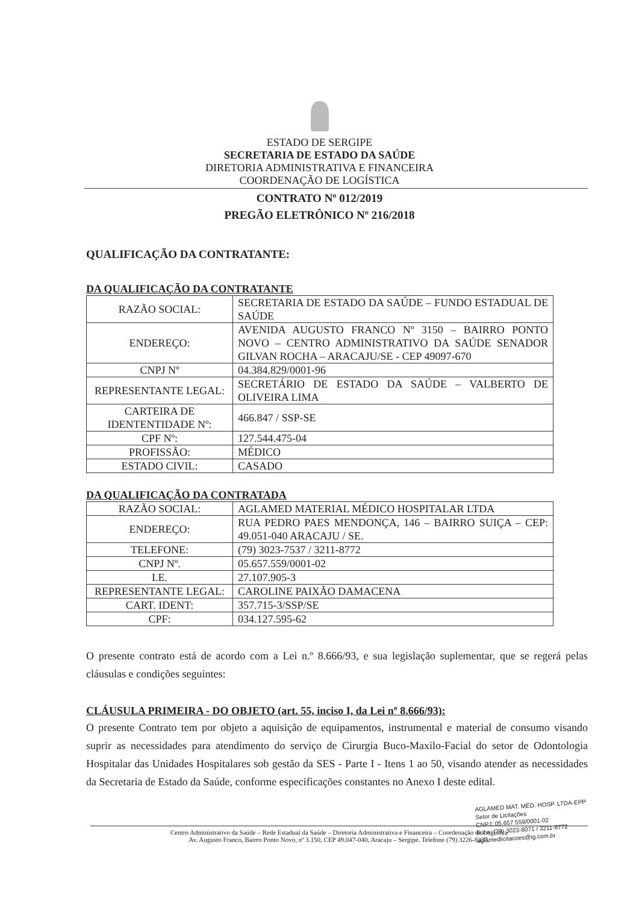ESTADO DE SERGIPE
SECRETARIA DE ESTADO DA SAÚDE
DIRETORIA ADMINISTRATIVA E FINANCEIRA
COORDENAÇÃO DE LOGÍSTICA
CONTRATO Nº 012/2019
PREGÃO ELETRÔNICO Nº 216/2018
QUALIFICAÇÃO DA CONTRATANTE:
DA QUALIFICAÇÃO DA CONTRATANTE
| RAZÃO SOCIAL: | SECRETARIA DE ESTADO DA SAÚDE – FUNDO ESTADUAL DE SAÚDE |
| ENDEREÇO: | AVENIDA AUGUSTO FRANCO Nº 3150 – BAIRRO PONTO NOVO – CENTRO ADMINISTRATIVO DA SAÚDE SENADOR GILVAN ROCHA – ARACAJU/SE - CEP 49097-670 |
| CNPJ Nº | 04.384.829/0001-96 |
| REPRESENTANTE LEGAL: | SECRETÁRIO DE ESTADO DA SAÚDE – VALBERTO DE OLIVEIRA LIMA |
| CARTEIRA DE IDENTENTIDADE Nº: | 466.847 / SSP-SE |
| CPF Nº: | 127.544.475-04 |
| PROFISSÃO: | MÉDICO |
| ESTADO CIVIL: | CASADO |
DA QUALIFICAÇÃO DA CONTRATADA
| RAZÃO SOCIAL: | AGLAMED MATERIAL MÉDICO HOSPITALAR LTDA |
| ENDEREÇO: | RUA PEDRO PAES MENDONÇA, 146 – BAIRRO SUIÇA – CEP: 49.051-040 ARACAJU / SE. |
| TELEFONE: | (79) 3023-7537 / 3211-8772 |
| CNPJ Nº. | 05.657.559/0001-02 |
| I.E. | 27.107.905-3 |
| REPRESENTANTE LEGAL: | CAROLINE PAIXÃO DAMACENA |
| CART. IDENT: | 357.715-3/SSP/SE |
| CPF: | 034.127.595-62 |
O presente contrato está de acordo com a Lei n.º 8.666/93, e sua legislação suplementar, que se regerá pelas cláusulas e condições seguintes:
CLÁUSULA PRIMEIRA - DO OBJETO (art. 55, inciso I, da Lei nº 8.666/93):
O presente Contrato tem por objeto a aquisição de equipamentos, instrumental e material de consumo visando suprir as necessidades para atendimento do serviço de Cirurgia Buco-Maxilo-Facial do setor de Odontologia Hospitalar das Unidades Hospitalares sob gestão da SES - Parte I - Itens 1 ao 50, visando atender as necessidades da Secretaria de Estado da Saúde, conforme especificações constantes no Anexo I deste edital.
AGLAMED MAT. MÉD. HOSP. LTDA-EPP
Setor de Licitações
CNPJ: 05.657.559/0001-02
Fone: (79) 3023-8071 / 3211-8772
aglamedlicitacoes@ig.com.br
Centro Administrativo da Saúde – Rede Estadual da Saúde – Diretoria Administrativa e Financeira – Coordenação de Logística
Av. Augusto Franco, Bairro Ponto Novo, nº 3.150, CEP 49.047-040, Aracaju – Sergipe. Telefone (79) 3226-8337.